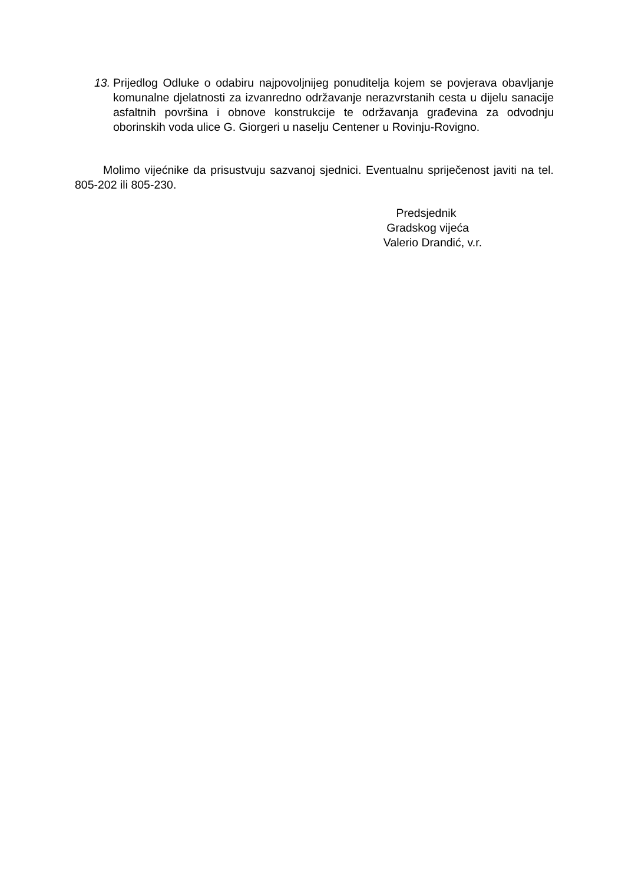13.
Prijedlog Odluke o odabiru najpovoljnijeg ponuditelja kojem se povjerava obavljanje komunalne djelatnosti za izvanredno održavanje nerazvrstanih cesta u dijelu sanacije asfaltnih površina i obnove konstrukcije te održavanja građevina za odvodnju oborinskih voda ulice G. Giorgeri u naselju Centener u Rovinju-Rovigno.
Molimo vijećnike da prisustvuju sazvanoj sjednici. Eventualnu spriječenost javiti na tel. 805-202 ili 805-230.
Predsjednik
Gradskog vijeća
Valerio Drandić, v.r.